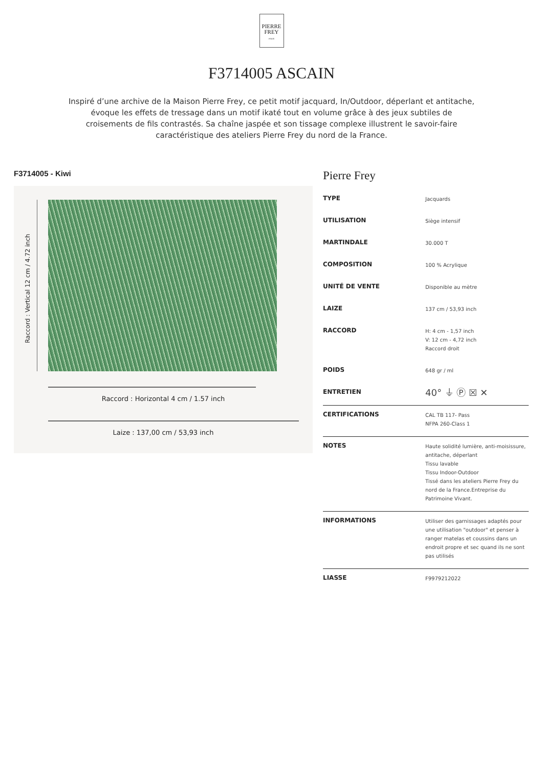PIERRE
FREY
PARIS
F3714005 ASCAIN
Inspiré d’une archive de la Maison Pierre Frey, ce petit motif jacquard, In/Outdoor, déperlant et antitache, évoque les effets de tressage dans un motif ikaté tout en volume grâce à des jeux subtiles de croisements de fils contrastés. Sa chaîne jaspée et son tissage complexe illustrent le savoir-faire caractéristique des ateliers Pierre Frey du nord de la France.
F3714005 - Kiwi
Raccord : Vertical 12 cm / 4.72 inch
Raccord : Horizontal 4 cm / 1.57 inch
Laize : 137,00 cm / 53,93 inch
Pierre Frey
| TYPE | Jacquards |
| UTILISATION | Siège intensif |
| MARTINDALE | 30.000 T |
| COMPOSITION | 100 % Acrylique |
| UNITÉ DE VENTE | Disponible au mètre |
| LAIZE | 137 cm / 53,93 inch |
| RACCORD | H: 4 cm - 1,57 inch V: 12 cm - 4,72 inch Raccord droit |
| POIDS | 648 gr / ml |
| ENTRETIEN | 40° ⏚ Ⓟ ☒ ✕ |
| CERTIFICATIONS | CAL TB 117- Pass NFPA 260-Class 1 |
| NOTES | Haute solidité lumière, anti-moisissure, antitache, déperlant Tissu lavable Tissu Indoor-Outdoor Tissé dans les ateliers Pierre Frey du nord de la France.Entreprise du Patrimoine Vivant. |
| INFORMATIONS | Utiliser des garnissages adaptés pour une utilisation "outdoor" et penser à ranger matelas et coussins dans un endroit propre et sec quand ils ne sont pas utilisés |
| LIASSE | F9979212022 |